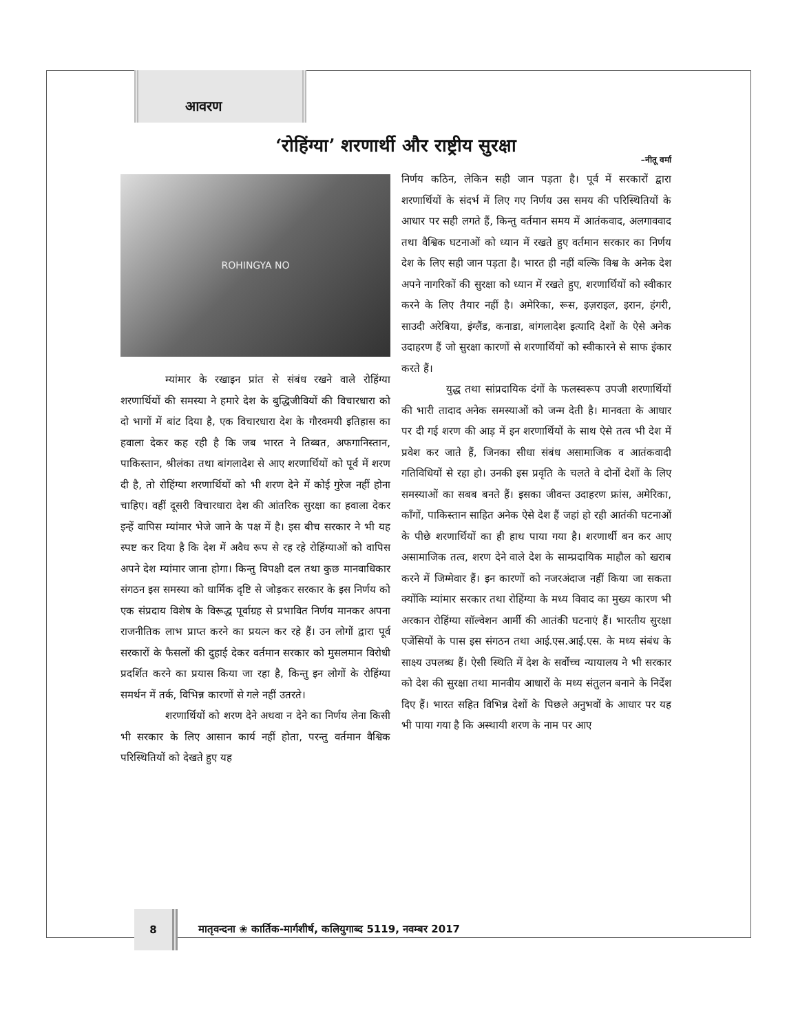आवरण
‘रोहिंग्या’ शरणार्थी और राष्ट्रीय सुरक्षा
–नीतू वर्मा
ROHINGYA NO
म्यांमार के रखाइन प्रांत से संबंध रखने वाले रोहिंग्या शरणार्थियों की समस्या ने हमारे देश के बुद्धिजीवियों की विचारधारा को दो भागों में बांट दिया है, एक विचारधारा देश के गौरवमयी इतिहास का हवाला देकर कह रही है कि जब भारत ने तिब्बत, अफगानिस्तान, पाकिस्तान, श्रीलंका तथा बांगलादेश से आए शरणार्थियों को पूर्व में शरण दी है, तो रोहिंग्या शरणार्थियों को भी शरण देने में कोई गुरेज नहीं होना चाहिए। वहीं दूसरी विचारधारा देश की आंतरिक सुरक्षा का हवाला देकर इन्हें वापिस म्यांमार भेजे जाने के पक्ष में है। इस बीच सरकार ने भी यह स्पष्ट कर दिया है कि देश में अवैध रूप से रह रहे रोहिंग्याओं को वापिस अपने देश म्यांमार जाना होगा। किन्तु विपक्षी दल तथा कुछ मानवाधिकार संगठन इस समस्या को धार्मिक दृष्टि से जोड़कर सरकार के इस निर्णय को एक संप्रदाय विशेष के विरूद्ध पूर्वाग्रह से प्रभावित निर्णय मानकर अपना राजनीतिक लाभ प्राप्त करने का प्रयत्न कर रहे हैं। उन लोगों द्वारा पूर्व सरकारों के फैसलों की दुहाई देकर वर्तमान सरकार को मुसलमान विरोधी प्रदर्शित करने का प्रयास किया जा रहा है, किन्तु इन लोगों के रोहिंग्या समर्थन में तर्क, विभिन्न कारणों से गले नहीं उतरते।
शरणार्थियों को शरण देने अथवा न देने का निर्णय लेना किसी भी सरकार के लिए आसान कार्य नहीं होता, परन्तु वर्तमान वैश्विक परिस्थितियों को देखते हुए यह
निर्णय कठिन, लेकिन सही जान पड़ता है। पूर्व में सरकारों द्वारा शरणार्थियों के संदर्भ में लिए गए निर्णय उस समय की परिस्थितियों के आधार पर सही लगते हैं, किन्तु वर्तमान समय में आतंकवाद, अलगाववाद तथा वैश्विक घटनाओं को ध्यान में रखते हुए वर्तमान सरकार का निर्णय देश के लिए सही जान पड़ता है। भारत ही नहीं बल्कि विश्व के अनेक देश अपने नागरिकों की सुरक्षा को ध्यान में रखते हुए, शरणार्थियों को स्वीकार करने के लिए तैयार नहीं है। अमेरिका, रूस, इज़राइल, इरान, हंगरी, साउदी अरेबिया, इंग्लैंड, कनाडा, बांगलादेश इत्यादि देशों के ऐसे अनेक उदाहरण हैं जो सुरक्षा कारणों से शरणार्थियों को स्वीकारने से साफ इंकार करते हैं।
युद्ध तथा सांप्रदायिक दंगों के फलस्वरूप उपजी शरणार्थियों की भारी तादाद अनेक समस्याओं को जन्म देती है। मानवता के आधार पर दी गई शरण की आड़ में इन शरणार्थियों के साथ ऐसे तत्व भी देश में प्रवेश कर जाते हैं, जिनका सीधा संबंध असामाजिक व आतंकवादी गतिविधियों से रहा हो। उनकी इस प्रवृति के चलते वे दोनों देशों के लिए समस्याओं का सबब बनते हैं। इसका जीवन्त उदाहरण फ्रांस, अमेरिका, काँगों, पाकिस्तान साहित अनेक ऐसे देश हैं जहां हो रही आतंकी घटनाओं के पीछे शरणार्थियों का ही हाथ पाया गया है। शरणार्थी बन कर आए असामाजिक तत्व, शरण देने वाले देश के साम्प्रदायिक माहौल को खराब करने में जिम्मेवार हैं। इन कारणों को नजरअंदाज नहीं किया जा सकता क्योंकि म्यांमार सरकार तथा रोहिंग्या के मध्य विवाद का मुख्य कारण भी अरकान रोहिंग्या सॉल्वेशन आर्मी की आतंकी घटनाएं हैं। भारतीय सुरक्षा एजेंसियों के पास इस संगठन तथा आई.एस.आई.एस. के मध्य संबंध के साक्ष्य उपलब्ध हैं। ऐसी स्थिति में देश के सर्वोच्च न्यायालय ने भी सरकार को देश की सुरक्षा तथा मानवीय आधारों के मध्य संतुलन बनाने के निर्देश दिए हैं। भारत सहित विभिन्न देशों के पिछले अनुभवों के आधार पर यह भी पाया गया है कि अस्थायी शरण के नाम पर आए
8
मातृवन्दना ❀ कार्तिक-मार्गशीर्ष, कलियुगाब्द 5119, नवम्बर 2017